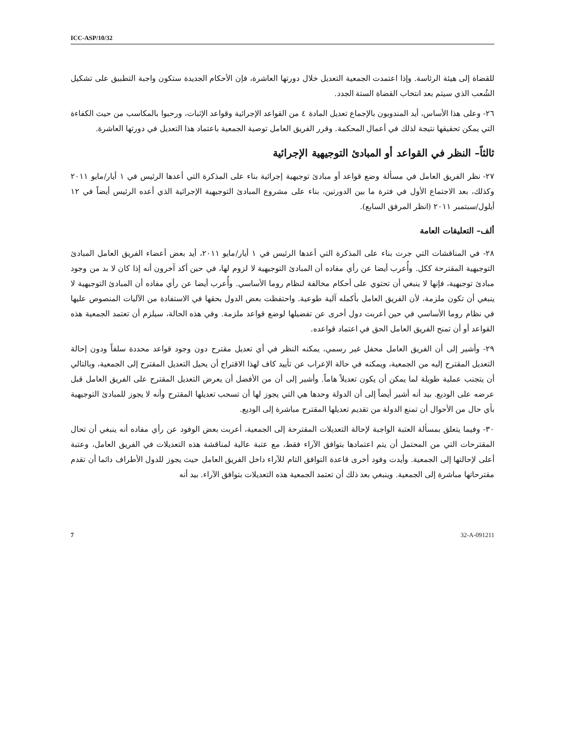ICC-ASP/10/32
للقضاة إلى هيئة الرئاسة. وإذا اعتمدت الجمعية التعديل خلال دورتها العاشرة، فإن الأحكام الجديدة ستكون واجبة التطبيق على تشكيل الشُعب الذي سيتم بعد انتخاب القضاة الستة الجدد.
٢٦- وعلى هذا الأساس، أيد المندوبون بالإجماع تعديل المادة ٤ من القواعد الإجرائية وقواعد الإثبات، ورحبوا بالمكاسب من حيث الكفاءة التي يمكن تحقيقها نتيجة لذلك في أعمال المحكمة. وقرر الفريق العامل توصية الجمعية باعتماد هذا التعديل في دورتها العاشرة.
ثالثاً– النظر في القواعد أو المبادئ التوجيهية الإجرائية
٢٧- نظر الفريق العامل في مسألة وضع قواعد أو مبادئ توجيهية إجرائية بناء على المذكرة التي أعدها الرئيس في ١ أيار/مايو ٢٠١١ وكذلك، بعد الاجتماع الأول في فترة ما بين الدورتين، بناء على مشروع المبادئ التوجيهية الإجرائية الذي أعده الرئيس أيضاً في ١٢ أيلول/سبتمبر ٢٠١١ (انظر المرفق السابع).
ألف– التعليقات العامة
٢٨- في المناقشات التي جرت بناء على المذكرة التي أعدها الرئيس في ١ أيار/مايو ٢٠١١، أيد بعض أعضاء الفريق العامل المبادئ التوجيهية المقترحة ككل. وأُعرب أيضا عن رأي مفاده أن المبادئ التوجيهية لا لزوم لها، في حين أكد آخرون أنه إذا كان لا بد من وجود مبادئ توجيهية، فإنها لا ينبغي أن تحتوي على أحكام مخالفة لنظام روما الأساسي. وأُعرب أيضا عن رأي مفاده أن المبادئ التوجيهية لا ينبغي أن تكون ملزمة، لأن الفريق العامل بأكمله آلية طوعية. واحتفظت بعض الدول بحقها في الاستفادة من الآليات المنصوص عليها في نظام روما الأساسي في حين أعربت دول أخرى عن تفضيلها لوضع قواعد ملزمة. وفي هذه الحالة، سيلزم أن تعتمد الجمعية هذه القواعد أو أن تمنح الفريق العامل الحق في اعتماد قواعده.
٢٩- وأشير إلى أن الفريق العامل محفل غير رسمي، يمكنه النظر في أي تعديل مقترح دون وجود قواعد محددة سلفاً ودون إحالة التعديل المقترح إليه من الجمعية، ويمكنه في حالة الإعراب عن تأييد كاف لهذا الاقتراح أن يحيل التعديل المقترح إلى الجمعية، وبالتالي أن يتجنب عملية طويلة لما يمكن أن يكون تعديلاً هاماً. وأشير إلى أن من الأفضل أن يعرض التعديل المقترح على الفريق العامل قبل عرضه على الوديع. بيد أنه أشير أيضاً إلى أن الدولة وحدها هي التي يجوز لها أن تسحب تعديلها المقترح وأنه لا يجوز للمبادئ التوجيهية بأي حال من الأحوال أن تمنع الدولة من تقديم تعديلها المقترح مباشرة إلى الوديع.
٣٠- وفيما يتعلق بمسألة العتبة الواجبة لإحالة التعديلات المقترحة إلى الجمعية، أعربت بعض الوفود عن رأي مفاده أنه ينبغي أن تحال المقترحات التي من المحتمل أن يتم اعتمادها بتوافق الآراء فقط، مع عتبة عالية لمناقشة هذه التعديلات في الفريق العامل، وعتبة أعلى لإحالتها إلى الجمعية. وأيدت وفود أخرى قاعدة التوافق التام للآراء داخل الفريق العامل حيث يجوز للدول الأطراف دائما أن تقدم مقترحاتها مباشرة إلى الجمعية. وينبغي بعد ذلك أن تعتمد الجمعية هذه التعديلات بتوافق الآراء. بيد أنه
7 32-A-091211